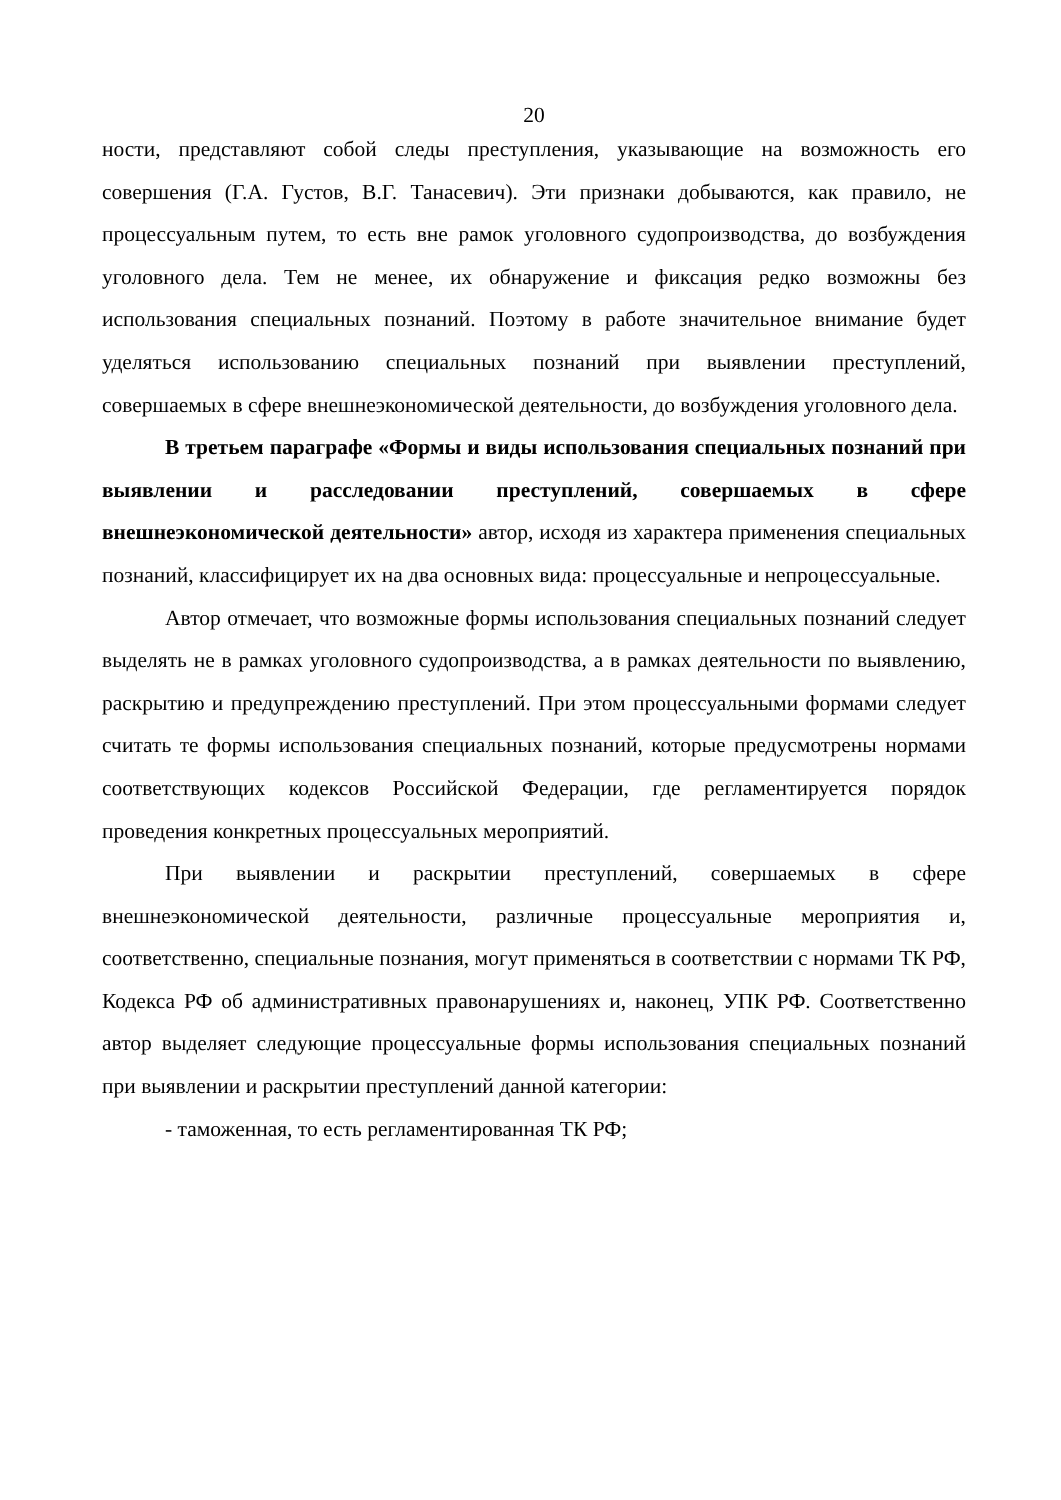20
ности, представляют собой следы преступления, указывающие на возможность его совершения (Г.А. Густов, В.Г. Танасевич). Эти признаки добываются, как правило, не процессуальным путем, то есть вне рамок уголовного судопроизводства, до возбуждения уголовного дела. Тем не менее, их обнаружение и фиксация редко возможны без использования специальных познаний. Поэтому в работе значительное внимание будет уделяться использованию специальных познаний при выявлении преступлений, совершаемых в сфере внешнеэкономической деятельности, до возбуждения уголовного дела.
В третьем параграфе «Формы и виды использования специальных познаний при выявлении и расследовании преступлений, совершаемых в сфере внешнеэкономической деятельности» автор, исходя из характера применения специальных познаний, классифицирует их на два основных вида: процессуальные и непроцессуальные.
Автор отмечает, что возможные формы использования специальных познаний следует выделять не в рамках уголовного судопроизводства, а в рамках деятельности по выявлению, раскрытию и предупреждению преступлений. При этом процессуальными формами следует считать те формы использования специальных познаний, которые предусмотрены нормами соответствующих кодексов Российской Федерации, где регламентируется порядок проведения конкретных процессуальных мероприятий.
При выявлении и раскрытии преступлений, совершаемых в сфере внешнеэкономической деятельности, различные процессуальные мероприятия и, соответственно, специальные познания, могут применяться в соответствии с нормами ТК РФ, Кодекса РФ об административных правонарушениях и, наконец, УПК РФ. Соответственно автор выделяет следующие процессуальные формы использования специальных познаний при выявлении и раскрытии преступлений данной категории:
- таможенная, то есть регламентированная ТК РФ;